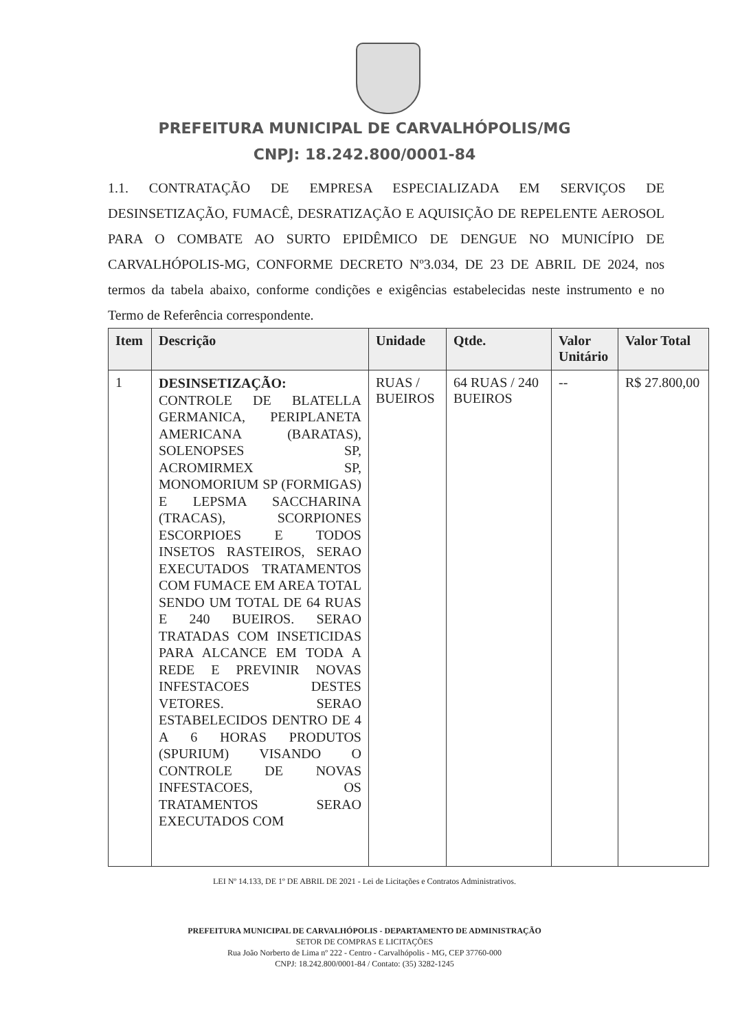PREFEITURA MUNICIPAL DE CARVALHÓPOLIS/MG
CNPJ: 18.242.800/0001-84
1.1. CONTRATAÇÃO DE EMPRESA ESPECIALIZADA EM SERVIÇOS DE DESINSETIZAÇÃO, FUMACÊ, DESRATIZAÇÃO E AQUISIÇÃO DE REPELENTE AEROSOL PARA O COMBATE AO SURTO EPIDÊMICO DE DENGUE NO MUNICÍPIO DE CARVALHÓPOLIS-MG, CONFORME DECRETO Nº3.034, DE 23 DE ABRIL DE 2024, nos termos da tabela abaixo, conforme condições e exigências estabelecidas neste instrumento e no Termo de Referência correspondente.
| Item | Descrição | Unidade | Qtde. | Valor Unitário | Valor Total |
| --- | --- | --- | --- | --- | --- |
| 1 | DESINSETIZAÇÃO: CONTROLE DE BLATELLA GERMANICA, PERIPLANETA AMERICANA (BARATAS), SOLENOPSES SP, ACROMIRMEX SP, MONOMORIUM SP (FORMIGAS) E LEPSMA SACCHARINA (TRACAS), SCORPIONES ESCORPIOES E TODOS INSETOS RASTEIROS, SERAO EXECUTADOS TRATAMENTOS COM FUMACE EM AREA TOTAL SENDO UM TOTAL DE 64 RUAS E 240 BUEIROS. SERAO TRATADAS COM INSETICIDAS PARA ALCANCE EM TODA A REDE E PREVINIR NOVAS INFESTACOES DESTES VETORES. SERAO ESTABELECIDOS DENTRO DE 4 A 6 HORAS PRODUTOS (SPURIUM) VISANDO O CONTROLE DE NOVAS INFESTACOES, OS TRATAMENTOS SERAO EXECUTADOS COM | RUAS / BUEIROS | 64 RUAS / 240 BUEIROS | -- | R$ 27.800,00 |
LEI Nº 14.133, DE 1º DE ABRIL DE 2021 - Lei de Licitações e Contratos Administrativos.
PREFEITURA MUNICIPAL DE CARVALHÓPOLIS - DEPARTAMENTO DE ADMINISTRAÇÃO
SETOR DE COMPRAS E LICITAÇÕES
Rua João Norberto de Lima nº 222 - Centro - Carvalhópolis - MG, CEP 37760-000
CNPJ: 18.242.800/0001-84 / Contato: (35) 3282-1245